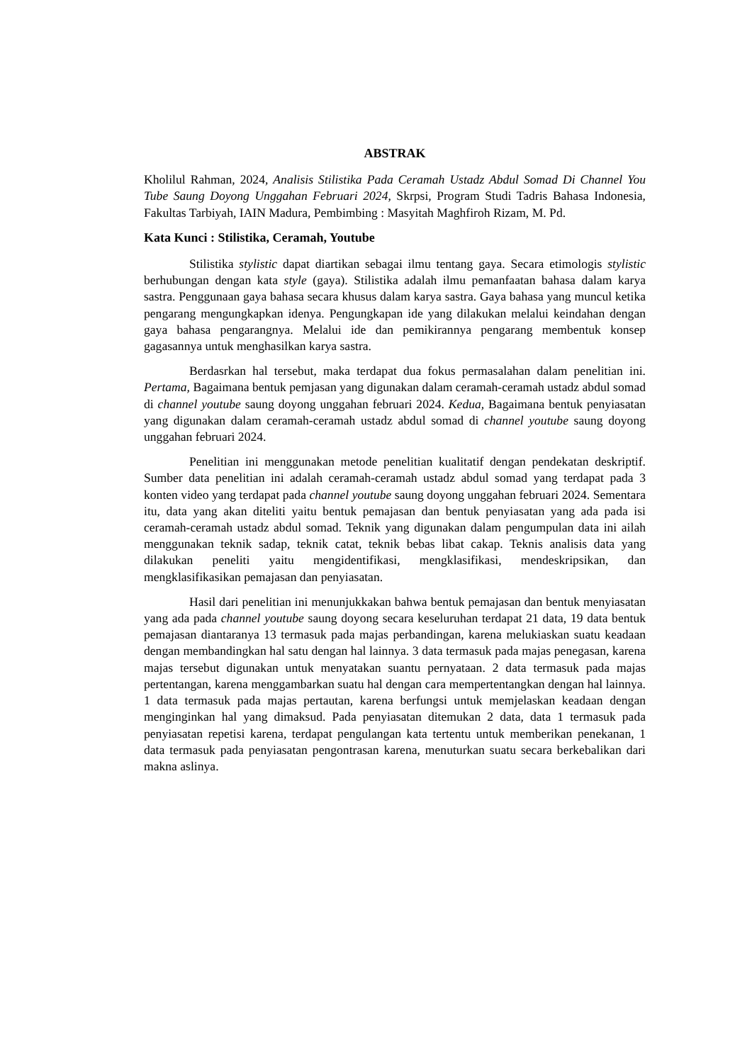ABSTRAK
Kholilul Rahman, 2024, Analisis Stilistika Pada Ceramah Ustadz Abdul Somad Di Channel You Tube Saung Doyong Unggahan Februari 2024, Skrpsi, Program Studi Tadris Bahasa Indonesia, Fakultas Tarbiyah, IAIN Madura, Pembimbing : Masyitah Maghfiroh Rizam, M. Pd.
Kata Kunci : Stilistika, Ceramah, Youtube
Stilistika stylistic dapat diartikan sebagai ilmu tentang gaya. Secara etimologis stylistic berhubungan dengan kata style (gaya). Stilistika adalah ilmu pemanfaatan bahasa dalam karya sastra. Penggunaan gaya bahasa secara khusus dalam karya sastra. Gaya bahasa yang muncul ketika pengarang mengungkapkan idenya. Pengungkapan ide yang dilakukan melalui keindahan dengan gaya bahasa pengarangnya. Melalui ide dan pemikirannya pengarang membentuk konsep gagasannya untuk menghasilkan karya sastra.
Berdasrkan hal tersebut, maka terdapat dua fokus permasalahan dalam penelitian ini. Pertama, Bagaimana bentuk pemjasan yang digunakan dalam ceramah-ceramah ustadz abdul somad di channel youtube saung doyong unggahan februari 2024. Kedua, Bagaimana bentuk penyiasatan yang digunakan dalam ceramah-ceramah ustadz abdul somad di channel youtube saung doyong unggahan februari 2024.
Penelitian ini menggunakan metode penelitian kualitatif dengan pendekatan deskriptif. Sumber data penelitian ini adalah ceramah-ceramah ustadz abdul somad yang terdapat pada 3 konten video yang terdapat pada channel youtube saung doyong unggahan februari 2024. Sementara itu, data yang akan diteliti yaitu bentuk pemajasan dan bentuk penyiasatan yang ada pada isi ceramah-ceramah ustadz abdul somad. Teknik yang digunakan dalam pengumpulan data ini ailah menggunakan teknik sadap, teknik catat, teknik bebas libat cakap. Teknis analisis data yang dilakukan peneliti yaitu mengidentifikasi, mengklasifikasi, mendeskripsikan, dan mengklasifikasikan pemajasan dan penyiasatan.
Hasil dari penelitian ini menunjukkakan bahwa bentuk pemajasan dan bentuk menyiasatan yang ada pada channel youtube saung doyong secara keseluruhan terdapat 21 data, 19 data bentuk pemajasan diantaranya 13 termasuk pada majas perbandingan, karena melukiaskan suatu keadaan dengan membandingkan hal satu dengan hal lainnya. 3 data termasuk pada majas penegasan, karena majas tersebut digunakan untuk menyatakan suantu pernyataan. 2 data termasuk pada majas pertentangan, karena menggambarkan suatu hal dengan cara mempertentangkan dengan hal lainnya. 1 data termasuk pada majas pertautan, karena berfungsi untuk memjelaskan keadaan dengan menginginkan hal yang dimaksud. Pada penyiasatan ditemukan 2 data, data 1 termasuk pada penyiasatan repetisi karena, terdapat pengulangan kata tertentu untuk memberikan penekanan, 1 data termasuk pada penyiasatan pengontrasan karena, menuturkan suatu secara berkebalikan dari makna aslinya.